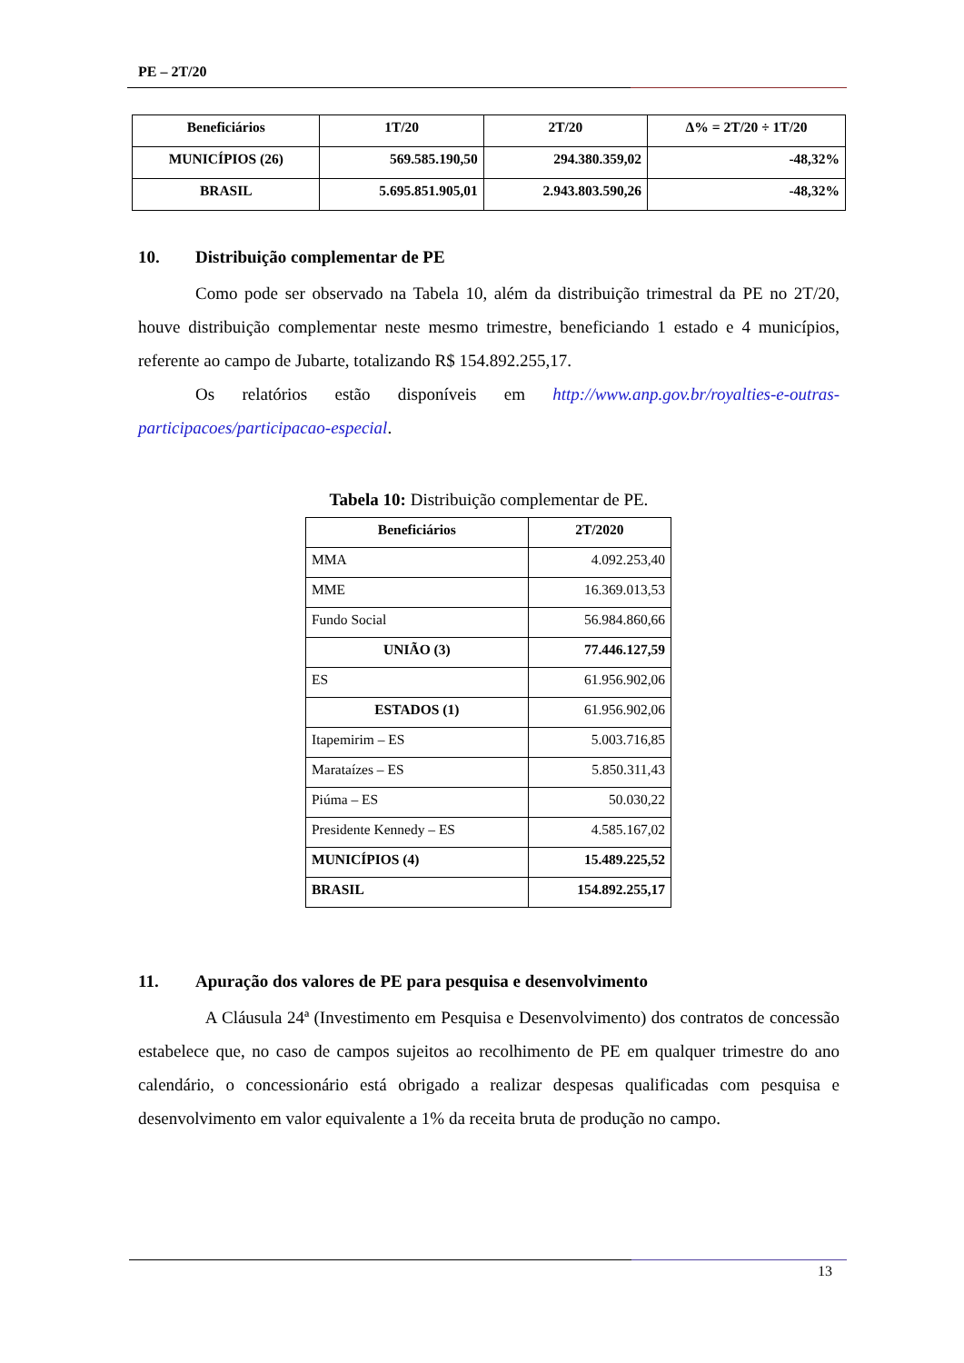PE – 2T/20
| Beneficiários | 1T/20 | 2T/20 | Δ% = 2T/20 ÷ 1T/20 |
| --- | --- | --- | --- |
| MUNICÍPIOS (26) | 569.585.190,50 | 294.380.359,02 | -48,32% |
| BRASIL | 5.695.851.905,01 | 2.943.803.590,26 | -48,32% |
10. Distribuição complementar de PE
Como pode ser observado na Tabela 10, além da distribuição trimestral da PE no 2T/20, houve distribuição complementar neste mesmo trimestre, beneficiando 1 estado e 4 municípios, referente ao campo de Jubarte, totalizando R$ 154.892.255,17.
Os relatórios estão disponíveis em http://www.anp.gov.br/royalties-e-outras-participacoes/participacao-especial.
Tabela 10: Distribuição complementar de PE.
| Beneficiários | 2T/2020 |
| --- | --- |
| MMA | 4.092.253,40 |
| MME | 16.369.013,53 |
| Fundo Social | 56.984.860,66 |
| UNIÃO (3) | 77.446.127,59 |
| ES | 61.956.902,06 |
| ESTADOS (1) | 61.956.902,06 |
| Itapemirim – ES | 5.003.716,85 |
| Marataízes – ES | 5.850.311,43 |
| Piúma – ES | 50.030,22 |
| Presidente Kennedy – ES | 4.585.167,02 |
| MUNICÍPIOS (4) | 15.489.225,52 |
| BRASIL | 154.892.255,17 |
11. Apuração dos valores de PE para pesquisa e desenvolvimento
A Cláusula 24ª (Investimento em Pesquisa e Desenvolvimento) dos contratos de concessão estabelece que, no caso de campos sujeitos ao recolhimento de PE em qualquer trimestre do ano calendário, o concessionário está obrigado a realizar despesas qualificadas com pesquisa e desenvolvimento em valor equivalente a 1% da receita bruta de produção no campo.
13